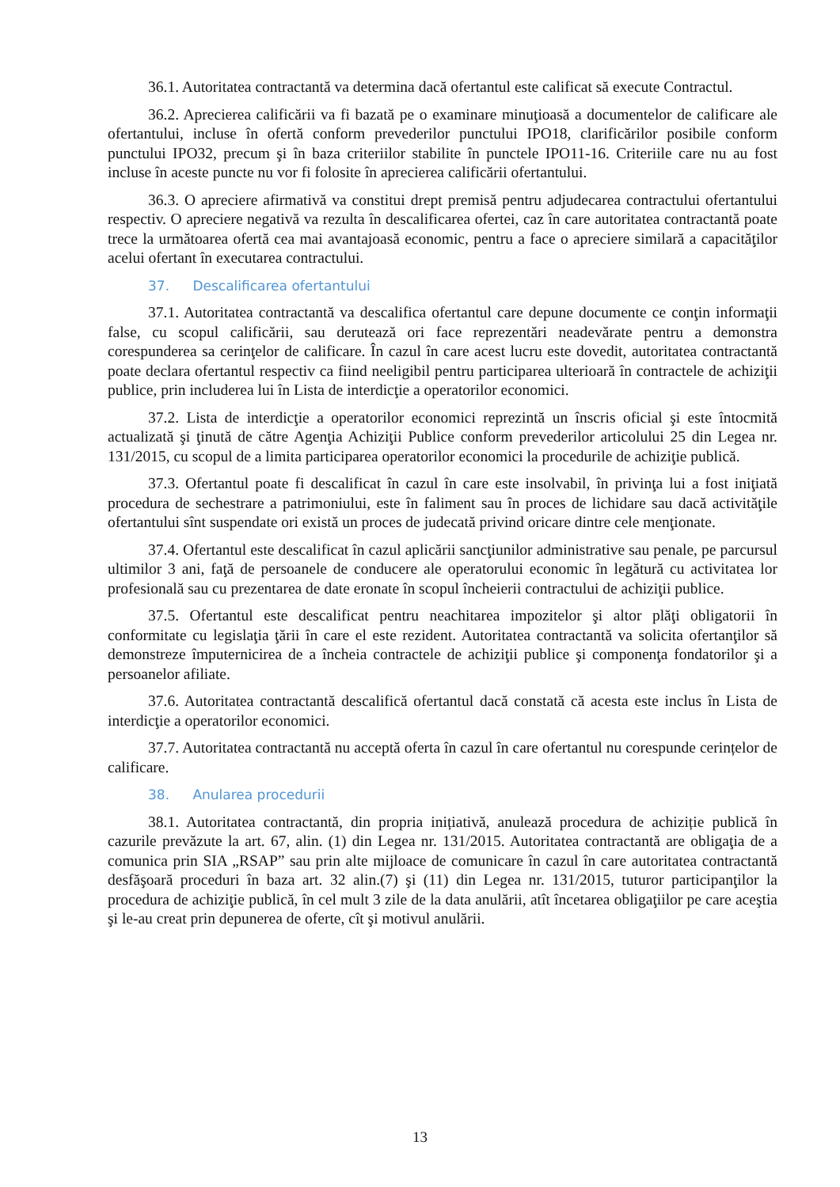36.1. Autoritatea contractantă va determina dacă ofertantul este calificat să execute Contractul.
36.2. Aprecierea calificării va fi bazată pe o examinare minuţioasă a documentelor de calificare ale ofertantului, incluse în ofertă conform prevederilor punctului IPO18, clarificărilor posibile conform punctului IPO32, precum şi în baza criteriilor stabilite în punctele IPO11-16. Criteriile care nu au fost incluse în aceste puncte nu vor fi folosite în aprecierea calificării ofertantului.
36.3. O apreciere afirmativă va constitui drept premisă pentru adjudecarea contractului ofertantului respectiv. O apreciere negativă va rezulta în descalificarea ofertei, caz în care autoritatea contractantă poate trece la următoarea ofertă cea mai avantajoasă economic, pentru a face o apreciere similară a capacităţilor acelui ofertant în executarea contractului.
37. Descalificarea ofertantului
37.1. Autoritatea contractantă va descalifica ofertantul care depune documente ce conţin informaţii false, cu scopul calificării, sau derutează ori face reprezentări neadevărate pentru a demonstra corespunderea sa cerinţelor de calificare. În cazul în care acest lucru este dovedit, autoritatea contractantă poate declara ofertantul respectiv ca fiind neeligibil pentru participarea ulterioară în contractele de achiziţii publice, prin includerea lui în Lista de interdicţie a operatorilor economici.
37.2. Lista de interdicţie a operatorilor economici reprezintă un înscris oficial şi este întocmită actualizată şi ţinută de către Agenţia Achiziţii Publice conform prevederilor articolului 25 din Legea nr. 131/2015, cu scopul de a limita participarea operatorilor economici la procedurile de achiziţie publică.
37.3. Ofertantul poate fi descalificat în cazul în care este insolvabil, în privinţa lui a fost iniţiată procedura de sechestrare a patrimoniului, este în faliment sau în proces de lichidare sau dacă activităţile ofertantului sînt suspendate ori există un proces de judecată privind oricare dintre cele menţionate.
37.4. Ofertantul este descalificat în cazul aplicării sancţiunilor administrative sau penale, pe parcursul ultimilor 3 ani, faţă de persoanele de conducere ale operatorului economic în legătură cu activitatea lor profesională sau cu prezentarea de date eronate în scopul încheierii contractului de achiziţii publice.
37.5. Ofertantul este descalificat pentru neachitarea impozitelor şi altor plăţi obligatorii în conformitate cu legislaţia ţării în care el este rezident. Autoritatea contractantă va solicita ofertanţilor să demonstreze împuternicirea de a încheia contractele de achiziţii publice şi componenţa fondatorilor şi a persoanelor afiliate.
37.6. Autoritatea contractantă descalifică ofertantul dacă constată că acesta este inclus în Lista de interdicţie a operatorilor economici.
37.7. Autoritatea contractantă nu acceptă oferta în cazul în care ofertantul nu corespunde cerințelor de calificare.
38. Anularea procedurii
38.1. Autoritatea contractantă, din propria inițiativă, anulează procedura de achiziție publică în cazurile prevăzute la art. 67, alin. (1) din Legea nr. 131/2015. Autoritatea contractantă are obligaţia de a comunica prin SIA „RSAP” sau prin alte mijloace de comunicare în cazul în care autoritatea contractantă desfăşoară proceduri în baza art. 32 alin.(7) şi (11) din Legea nr. 131/2015, tuturor participanţilor la procedura de achiziţie publică, în cel mult 3 zile de la data anulării, atît încetarea obligaţiilor pe care aceştia şi le-au creat prin depunerea de oferte, cît şi motivul anulării.
13